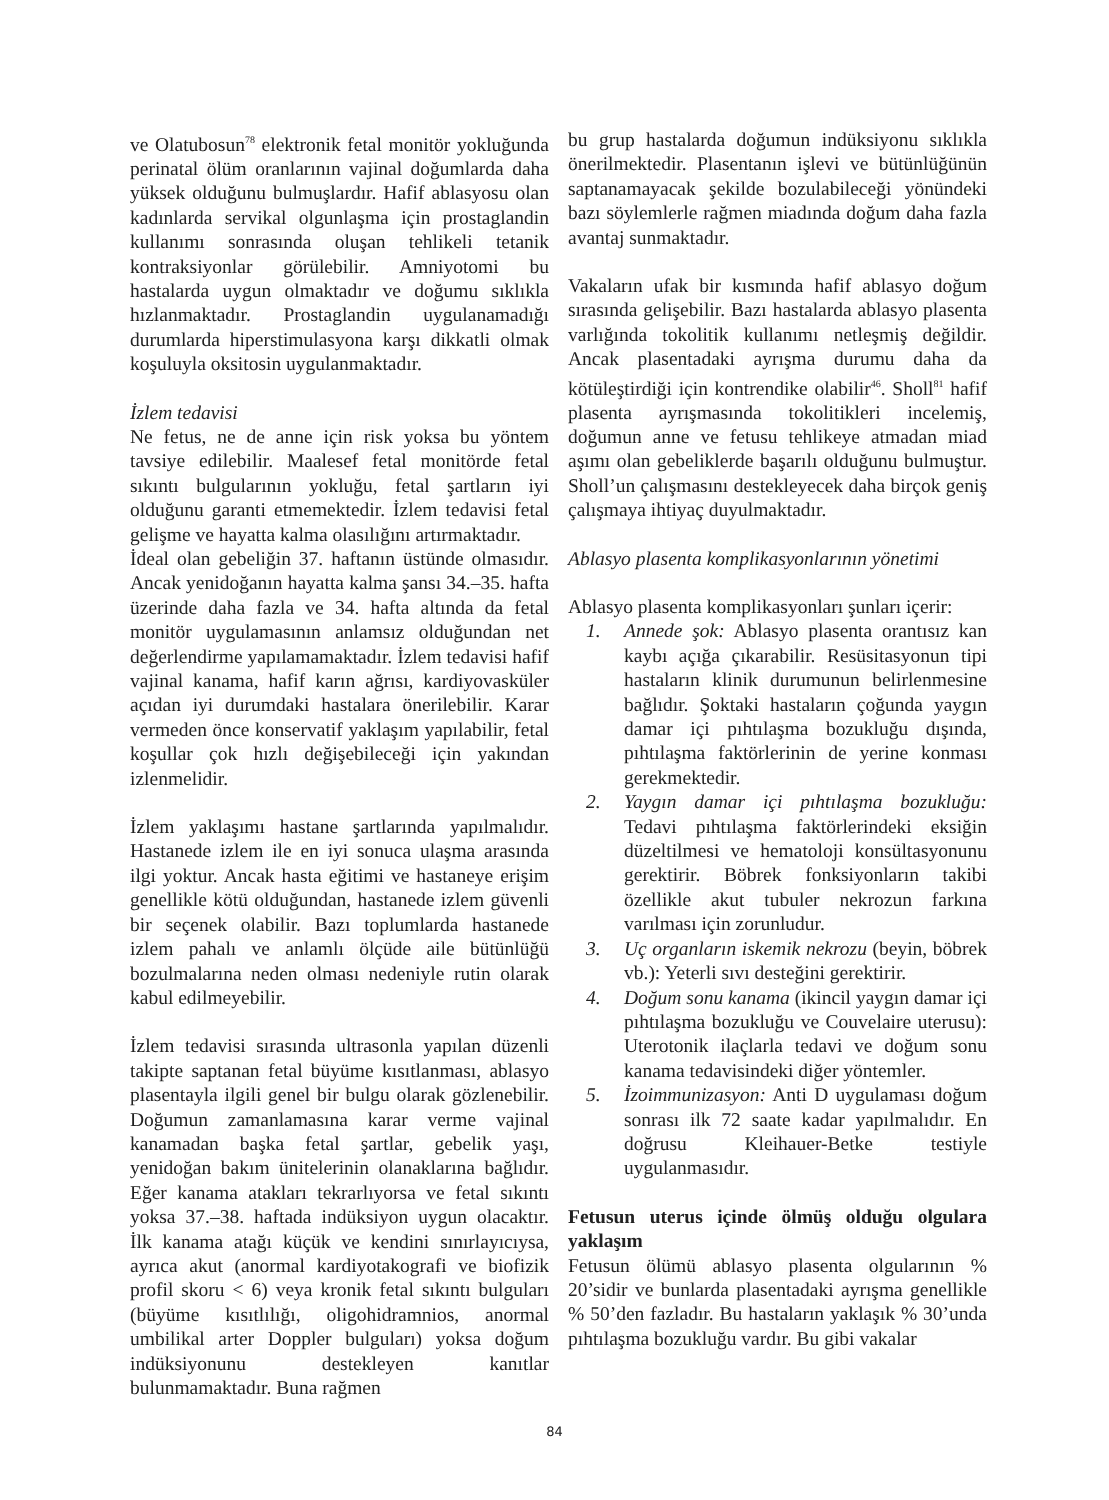ve Olatubosun<sup>78</sup> elektronik fetal monitör yokluğunda perinatal ölüm oranlarının vajinal doğumlarda daha yüksek olduğunu bulmuşlardır. Hafif ablasyosu olan kadınlarda servikal olgunlaşma için prostaglandin kullanımı sonrasında oluşan tehlikeli tetanik kontraksiyonlar görülebilir. Amniyotomi bu hastalarda uygun olmaktadır ve doğumu sıklıkla hızlanmaktadır. Prostaglandin uygulanamadığı durumlarda hiperstimulasyona karşı dikkatli olmak koşuluyla oksitosin uygulanmaktadır.
İzlem tedavisi
Ne fetus, ne de anne için risk yoksa bu yöntem tavsiye edilebilir. Maalesef fetal monitörde fetal sıkıntı bulgularının yokluğu, fetal şartların iyi olduğunu garanti etmemektedir. İzlem tedavisi fetal gelişme ve hayatta kalma olasılığını artırmaktadır.
İdeal olan gebeliğin 37. haftanın üstünde olmasıdır. Ancak yenidoğanın hayatta kalma şansı 34.–35. hafta üzerinde daha fazla ve 34. hafta altında da fetal monitör uygulamasının anlamsız olduğundan net değerlendirme yapılamamaktadır. İzlem tedavisi hafif vajinal kanama, hafif karın ağrısı, kardiyovasküler açıdan iyi durumdaki hastalara önerilebilir. Karar vermeden önce konservatif yaklaşım yapılabilir, fetal koşullar çok hızlı değişebileceği için yakından izlenmelidir.
İzlem yaklaşımı hastane şartlarında yapılmalıdır. Hastanede izlem ile en iyi sonuca ulaşma arasında ilgi yoktur. Ancak hasta eğitimi ve hastaneye erişim genellikle kötü olduğundan, hastanede izlem güvenli bir seçenek olabilir. Bazı toplumlarda hastanede izlem pahalı ve anlamlı ölçüde aile bütünlüğü bozulmalarına neden olması nedeniyle rutin olarak kabul edilmeyebilir.
İzlem tedavisi sırasında ultrasonla yapılan düzenli takipte saptanan fetal büyüme kısıtlanması, ablasyo plasentayla ilgili genel bir bulgu olarak gözlenebilir. Doğumun zamanlamasına karar verme vajinal kanamadan başka fetal şartlar, gebelik yaşı, yenidoğan bakım ünitelerinin olanaklarına bağlıdır. Eğer kanama atakları tekrarlıyorsa ve fetal sıkıntı yoksa 37.–38. haftada indüksiyon uygun olacaktır. İlk kanama atağı küçük ve kendini sınırlayıcıysa, ayrıca akut (anormal kardiyotakografi ve biofizik profil skoru < 6) veya kronik fetal sıkıntı bulguları (büyüme kısıtlılığı, oligohidramnios, anormal umbilikal arter Doppler bulguları) yoksa doğum indüksiyonunu destekleyen kanıtlar bulunmamaktadır. Buna rağmen
bu grup hastalarda doğumun indüksiyonu sıklıkla önerilmektedir. Plasentanın işlevi ve bütünlüğünün saptanamayacak şekilde bozulabileceği yönündeki bazı söylemlerle rağmen miadında doğum daha fazla avantaj sunmaktadır.
Vakaların ufak bir kısmında hafif ablasyo doğum sırasında gelişebilir. Bazı hastalarda ablasyo plasenta varlığında tokolitik kullanımı netleşmiş değildir. Ancak plasentadaki ayrışma durumu daha da kötüleştirdiği için kontrendike olabilir<sup>46</sup>. Sholl<sup>81</sup> hafif plasenta ayrışmasında tokolitikleri incelemiş, doğumun anne ve fetusu tehlikeye atmadan miad aşımı olan gebeliklerde başarılı olduğunu bulmuştur. Sholl’un çalışmasını destekleyecek daha birçok geniş çalışmaya ihtiyaç duyulmaktadır.
Ablasyo plasenta komplikasyonlarının yönetimi
Ablasyo plasenta komplikasyonları şunları içerir:
1. Annede şok: Ablasyo plasenta orantısız kan kaybı açığa çıkarabilir. Resüsitasyonun tipi hastaların klinik durumunun belirlenmesine bağlıdır. Şoktaki hastaların çoğunda yaygın damar içi pıhtılaşma bozukluğu dışında, pıhtılaşma faktörlerinin de yerine konması gerekmektedir.
2. Yaygın damar içi pıhtılaşma bozukluğu: Tedavi pıhtılaşma faktörlerindeki eksiğin düzeltilmesi ve hematoloji konsültasyonunu gerektirir. Böbrek fonksiyonların takibi özellikle akut tubuler nekrozun farkına varılması için zorunludur.
3. Uç organların iskemik nekrozu (beyin, böbrek vb.): Yeterli sıvı desteğini gerektirir.
4. Doğum sonu kanama (ikincil yaygın damar içi pıhtılaşma bozukluğu ve Couvelaire uterusu): Uterotonik ilaçlarla tedavi ve doğum sonu kanama tedavisindeki diğer yöntemler.
5. İzoimmunizasyon: Anti D uygulaması doğum sonrası ilk 72 saate kadar yapılmalıdır. En doğrusu Kleihauer-Betke testiyle uygulanmasıdır.
Fetusun uterus içinde ölmüş olduğu olgulara yaklaşım
Fetusun ölümü ablasyo plasenta olgularının % 20’sidir ve bunlarda plasentadaki ayrışma genellikle % 50’den fazladır. Bu hastaların yaklaşık % 30’unda pıhtılaşma bozukluğu vardır. Bu gibi vakalar
84